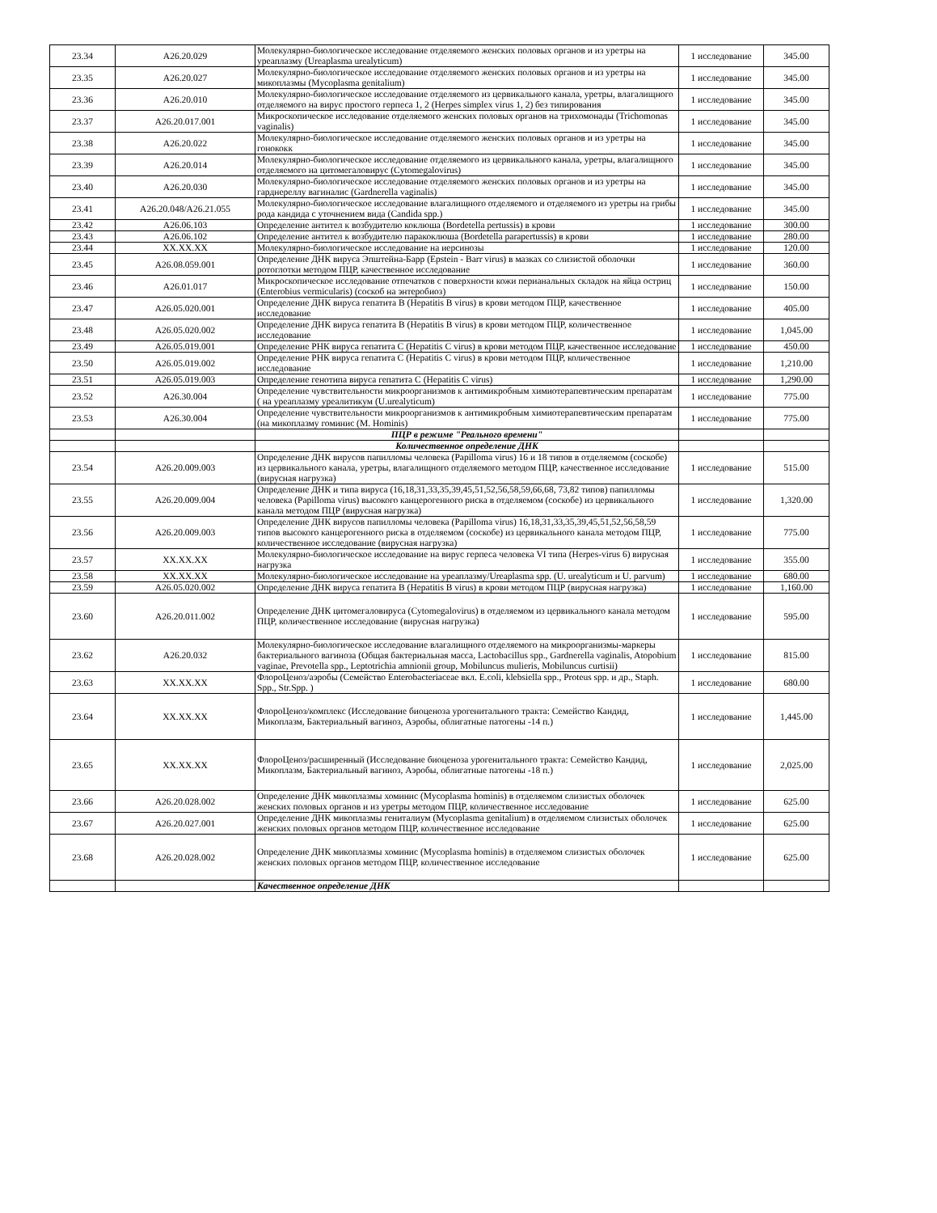| 23.34 | A26.20.029 | Молекулярно-биологическое исследование отделяемого женских половых органов и из уретры на уреаплазму (Ureaplasma urealyticum) | 1 исследование | 345.00 |
| 23.35 | A26.20.027 | Молекулярно-биологическое исследование отделяемого женских половых органов и из уретры на микоплазмы (Mycoplasma genitalium) | 1 исследование | 345.00 |
| 23.36 | A26.20.010 | Молекулярно-биологическое исследование отделяемого из цервикального канала, уретры, влагалищного отделяемого на вирус простого герпеса 1, 2 (Herpes simplex virus 1, 2) без типирования | 1 исследование | 345.00 |
| 23.37 | A26.20.017.001 | Микроскопическое исследование отделяемого женских половых органов на трихомонады (Trichomonas vaginalis) | 1 исследование | 345.00 |
| 23.38 | A26.20.022 | Молекулярно-биологическое исследование отделяемого женских половых органов и из уретры на гонококк | 1 исследование | 345.00 |
| 23.39 | A26.20.014 | Молекулярно-биологическое исследование отделяемого из цервикального канала, уретры, влагалищного отделяемого на цитомегаловирус (Cytomegalovirus) | 1 исследование | 345.00 |
| 23.40 | A26.20.030 | Молекулярно-биологическое исследование отделяемого женских половых органов и из уретры на гарднереллу вагиналис (Gardnerella vaginalis) | 1 исследование | 345.00 |
| 23.41 | A26.20.048/A26.21.055 | Молекулярно-биологическое исследование влагалищного отделяемого и отделяемого из уретры на грибы рода кандида с уточнением вида (Candida spp.) | 1 исследование | 345.00 |
| 23.42 | A26.06.103 | Определение антител к возбудителю коклюша (Bordetella pertussis) в крови | 1 исследование | 300.00 |
| 23.43 | A26.06.102 | Определение антител к возбудителю паракоклюша (Bordetella parapertussis) в крови | 1 исследование | 280.00 |
| 23.44 | XX.XX.XX | Молекулярно-биологическое исследование на иерсинозы | 1 исследование | 120.00 |
| 23.45 | A26.08.059.001 | Определение ДНК вируса Эпштейна-Барр (Epstein - Barr virus) в мазках со слизистой оболочки ротоглотки методом ПЦР, качественное исследование | 1 исследование | 360.00 |
| 23.46 | A26.01.017 | Микроскопическое исследование отпечатков с поверхности кожи перианальных складок на яйца остриц (Enterobius vermicularis) (соскоб на энтеробиоз) | 1 исследование | 150.00 |
| 23.47 | A26.05.020.001 | Определение ДНК вируса гепатита B (Hepatitis B virus) в крови методом ПЦР, качественное исследование | 1 исследование | 405.00 |
| 23.48 | A26.05.020.002 | Определение ДНК вируса гепатита B (Hepatitis B virus) в крови методом ПЦР, количественное исследование | 1 исследование | 1,045.00 |
| 23.49 | A26.05.019.001 | Определение РНК вируса гепатита C (Hepatitis C virus) в крови методом ПЦР, качественное исследование | 1 исследование | 450.00 |
| 23.50 | A26.05.019.002 | Определение РНК вируса гепатита C (Hepatitis C virus) в крови методом ПЦР, количественное исследование | 1 исследование | 1,210.00 |
| 23.51 | A26.05.019.003 | Определение генотипа вируса гепатита C (Hepatitis C virus) | 1 исследование | 1,290.00 |
| 23.52 | A26.30.004 | Определение чувствительности микроорганизмов к антимикробным химиотерапевтическим препаратам ( на уреаплазму уреалитикум (U.urealyticum) | 1 исследование | 775.00 |
| 23.53 | A26.30.004 | Определение чувствительности микроорганизмов к антимикробным химиотерапевтическим препаратам (на микоплазму гоминис (M. Hominis) | 1 исследование | 775.00 |
| | | ПЦР в режиме "Реального времени" | | |
| | | Количественное определение ДНК | | |
| 23.54 | A26.20.009.003 | Определение ДНК вирусов папилломы человека (Papilloma virus) 16 и 18 типов в отделяемом (соскобе) из цервикального канала, уретры, влагалищного отделяемого методом ПЦР, качественное исследование (вирусная нагрузка) | 1 исследование | 515.00 |
| 23.55 | A26.20.009.004 | Определение ДНК и типа вируса (16,18,31,33,35,39,45,51,52,56,58,59,66,68, 73,82 типов) папилломы человека (Papilloma virus) высокого канцерогенного риска в отделяемом (соскобе) из цервикального канала методом ПЦР (вирусная нагрузка) | 1 исследование | 1,320.00 |
| 23.56 | A26.20.009.003 | Определение ДНК вирусов папилломы человека (Papilloma virus) 16,18,31,33,35,39,45,51,52,56,58,59 типов высокого канцерогенного риска в отделяемом (соскобе) из цервикального канала методом ПЦР, количественное исследование (вирусная нагрузка) | 1 исследование | 775.00 |
| 23.57 | XX.XX.XX | Молекулярно-биологическое исследование на вирус герпеса человека VI типа (Herpes-virus 6) вирусная нагрузка | 1 исследование | 355.00 |
| 23.58 | XX.XX.XX | Молекулярно-биологическое исследование на уреаплазму/Ureaplasma spp. (U. urealyticum и U. parvum) | 1 исследование | 680.00 |
| 23.59 | A26.05.020.002 | Определение ДНК вируса гепатита B (Hepatitis B virus) в крови методом ПЦР (вирусная нагрузка) | 1 исследование | 1,160.00 |
| 23.60 | A26.20.011.002 | Определение ДНК цитомегаловируса (Cytomegalovirus) в отделяемом из цервикального канала методом ПЦР, количественное исследование (вирусная нагрузка) | 1 исследование | 595.00 |
| 23.62 | A26.20.032 | Молекулярно-биологическое исследование влагалищного отделяемого на микроорганизмы-маркеры бактериального вагиноза (Общая бактериальная масса, Lactobacillus spp., Gardnerella vaginalis, Atopobium vaginae, Prevotella spp., Leptotrichia amnionii group, Mobiluncus mulieris, Mobiluncus curtisii) | 1 исследование | 815.00 |
| 23.63 | XX.XX.XX | ФлороЦеноз/аэробы (Семейство Enterobacteriaceae вкл. E.coli, klebsiella spp., Proteus spp. и др., Staph. Spp., Str.Spp. ) | 1 исследование | 680.00 |
| 23.64 | XX.XX.XX | ФлороЦеноз/комплекс (Исследование биоценоза урогенитального тракта: Семейство Кандид, Микоплазм, Бактериальный вагиноз, Аэробы, облигатные патогены -14 п.) | 1 исследование | 1,445.00 |
| 23.65 | XX.XX.XX | ФлороЦеноз/расширенный (Исследование биоценоза урогенитального тракта: Семейство Кандид, Микоплазм, Бактериальный вагиноз, Аэробы, облигатные патогены -18 п.) | 1 исследование | 2,025.00 |
| 23.66 | A26.20.028.002 | Определение ДНК микоплазмы хоминис (Mycoplasma hominis) в отделяемом слизистых оболочек женских половых органов и из уретры методом ПЦР, количественное исследование | 1 исследование | 625.00 |
| 23.67 | A26.20.027.001 | Определение ДНК микоплазмы гениталиум (Mycoplasma genitalium) в отделяемом слизистых оболочек женских половых органов методом ПЦР, количественное исследование | 1 исследование | 625.00 |
| 23.68 | A26.20.028.002 | Определение ДНК микоплазмы хоминис (Mycoplasma hominis) в отделяемом слизистых оболочек женских половых органов методом ПЦР, количественное исследование | 1 исследование | 625.00 |
| | | Качественное определение ДНК | | |